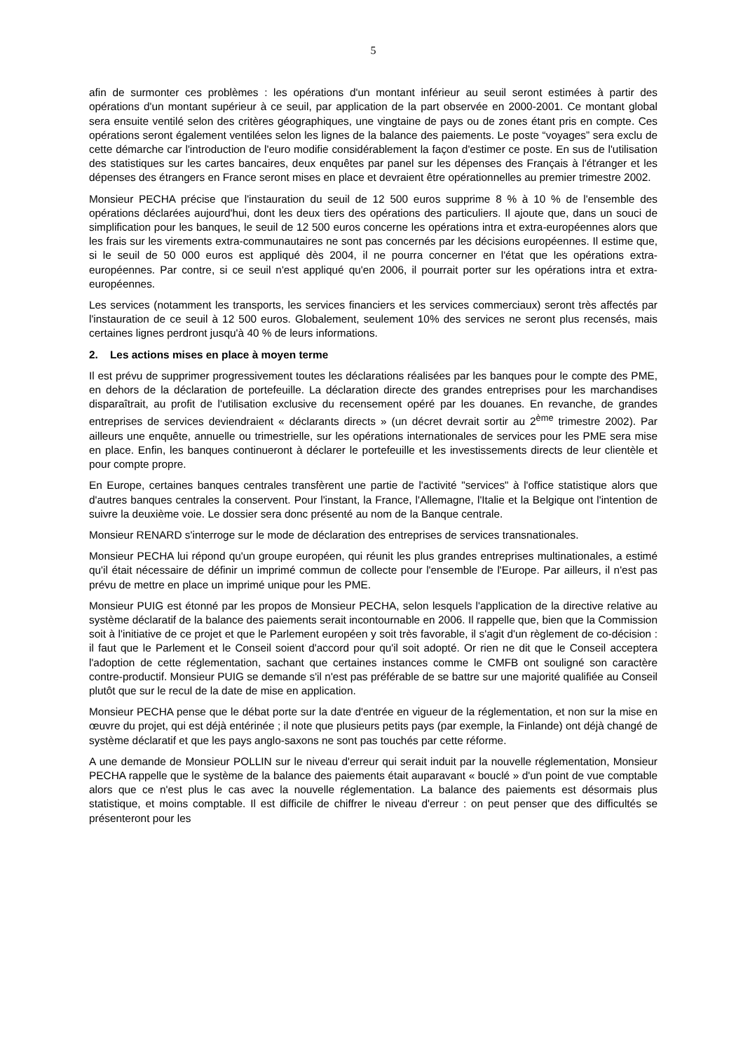5
afin de surmonter ces problèmes : les opérations d'un montant inférieur au seuil seront estimées à partir des opérations d'un montant supérieur à ce seuil, par application de la part observée en 2000-2001. Ce montant global sera ensuite ventilé selon des critères géographiques, une vingtaine de pays ou de zones étant pris en compte. Ces opérations seront également ventilées selon les lignes de la balance des paiements. Le poste “voyages” sera exclu de cette démarche car l'introduction de l'euro modifie considérablement la façon d'estimer ce poste. En sus de l'utilisation des statistiques sur les cartes bancaires, deux enquêtes par panel sur les dépenses des Français à l'étranger et les dépenses des étrangers en France seront mises en place et devraient être opérationnelles au premier trimestre 2002.
Monsieur PECHA précise que l'instauration du seuil de 12 500 euros supprime 8 % à 10 % de l'ensemble des opérations déclarées aujourd'hui, dont les deux tiers des opérations des particuliers. Il ajoute que, dans un souci de simplification pour les banques, le seuil de 12 500 euros concerne les opérations intra et extra-européennes alors que les frais sur les virements extra-communautaires ne sont pas concernés par les décisions européennes. Il estime que, si le seuil de 50 000 euros est appliqué dès 2004, il ne pourra concerner en l'état que les opérations extra-européennes. Par contre, si ce seuil n'est appliqué qu'en 2006, il pourrait porter sur les opérations intra et extra-européennes.
Les services (notamment les transports, les services financiers et les services commerciaux) seront très affectés par l'instauration de ce seuil à 12 500 euros. Globalement, seulement 10% des services ne seront plus recensés, mais certaines lignes perdront jusqu'à 40 % de leurs informations.
2. Les actions mises en place à moyen terme
Il est prévu de supprimer progressivement toutes les déclarations réalisées par les banques pour le compte des PME, en dehors de la déclaration de portefeuille. La déclaration directe des grandes entreprises pour les marchandises disparaîtrait, au profit de l'utilisation exclusive du recensement opéré par les douanes. En revanche, de grandes entreprises de services deviendraient « déclarants directs » (un décret devrait sortir au 2<sup>ème</sup> trimestre 2002). Par ailleurs une enquête, annuelle ou trimestrielle, sur les opérations internationales de services pour les PME sera mise en place. Enfin, les banques continueront à déclarer le portefeuille et les investissements directs de leur clientèle et pour compte propre.
En Europe, certaines banques centrales transfèrent une partie de l'activité "services" à l'office statistique alors que d'autres banques centrales la conservent. Pour l'instant, la France, l'Allemagne, l'Italie et la Belgique ont l'intention de suivre la deuxième voie. Le dossier sera donc présenté au nom de la Banque centrale.
Monsieur RENARD s'interroge sur le mode de déclaration des entreprises de services transnationales.
Monsieur PECHA lui répond qu'un groupe européen, qui réunit les plus grandes entreprises multinationales, a estimé qu'il était nécessaire de définir un imprimé commun de collecte pour l'ensemble de l'Europe. Par ailleurs, il n'est pas prévu de mettre en place un imprimé unique pour les PME.
Monsieur PUIG est étonné par les propos de Monsieur PECHA, selon lesquels l'application de la directive relative au système déclaratif de la balance des paiements serait incontournable en 2006. Il rappelle que, bien que la Commission soit à l'initiative de ce projet et que le Parlement européen y soit très favorable, il s'agit d'un règlement de co-décision : il faut que le Parlement et le Conseil soient d'accord pour qu'il soit adopté. Or rien ne dit que le Conseil acceptera l'adoption de cette réglementation, sachant que certaines instances comme le CMFB ont souligné son caractère contre-productif. Monsieur PUIG se demande s'il n'est pas préférable de se battre sur une majorité qualifiée au Conseil plutôt que sur le recul de la date de mise en application.
Monsieur PECHA pense que le débat porte sur la date d'entrée en vigueur de la réglementation, et non sur la mise en œuvre du projet, qui est déjà entérinée ; il note que plusieurs petits pays (par exemple, la Finlande) ont déjà changé de système déclaratif et que les pays anglo-saxons ne sont pas touchés par cette réforme.
A une demande de Monsieur POLLIN sur le niveau d'erreur qui serait induit par la nouvelle réglementation, Monsieur PECHA rappelle que le système de la balance des paiements était auparavant « bouclé » d'un point de vue comptable alors que ce n'est plus le cas avec la nouvelle réglementation. La balance des paiements est désormais plus statistique, et moins comptable. Il est difficile de chiffrer le niveau d'erreur : on peut penser que des difficultés se présenteront pour les